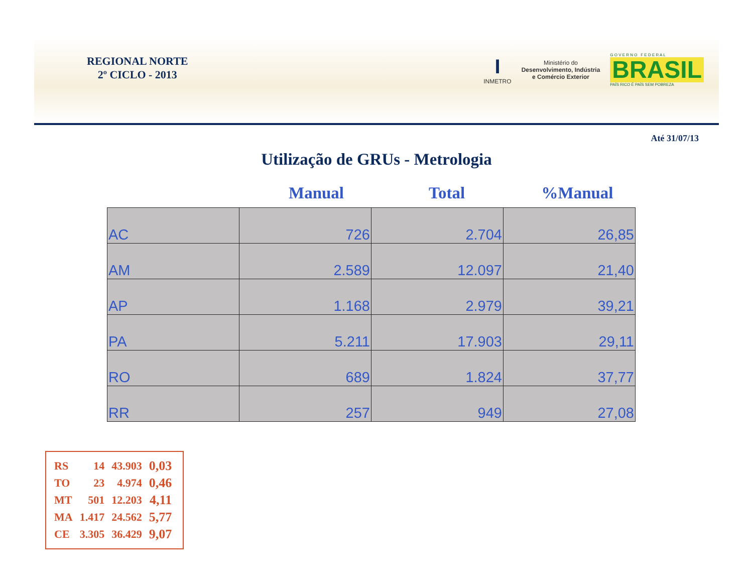REGIONAL NORTE
2º CICLO - 2013
I
INMETRO
Ministério do
Desenvolvimento, Indústria
e Comércio Exterior
G O V E R N O F E D E R A L
BRASIL
PAÍS RICO É PAÍS SEM POBREZA
Até 31/07/13
Utilização de GRUs - Metrologia
Manual Total %Manual
| AC | 726 | 2.704 | 26,85 |
| AM | 2.589 | 12.097 | 21,40 |
| AP | 1.168 | 2.979 | 39,21 |
| PA | 5.211 | 17.903 | 29,11 |
| RO | 689 | 1.824 | 37,77 |
| RR | 257 | 949 | 27,08 |
| RS | 14 | 43.903 | 0,03 |
| TO | 23 | 4.974 | 0,46 |
| MT | 501 | 12.203 | 4,11 |
| MA | 1.417 | 24.562 | 5,77 |
| CE | 3.305 | 36.429 | 9,07 |